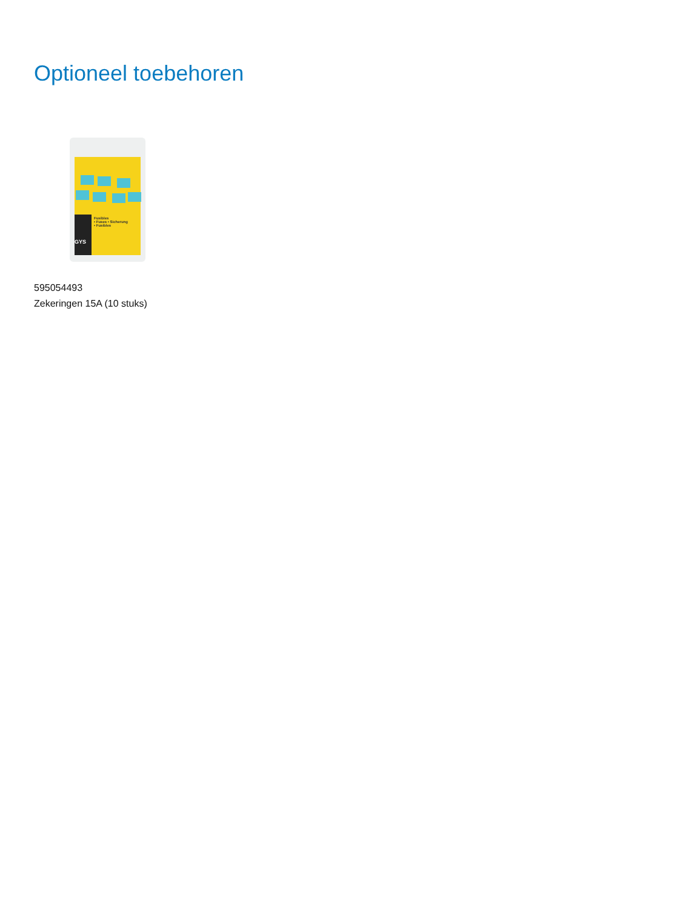Optioneel toebehoren
GYS
Fusibles
• Fuses • Sicherung
• Fusibles
595054493
Zekeringen 15A (10 stuks)